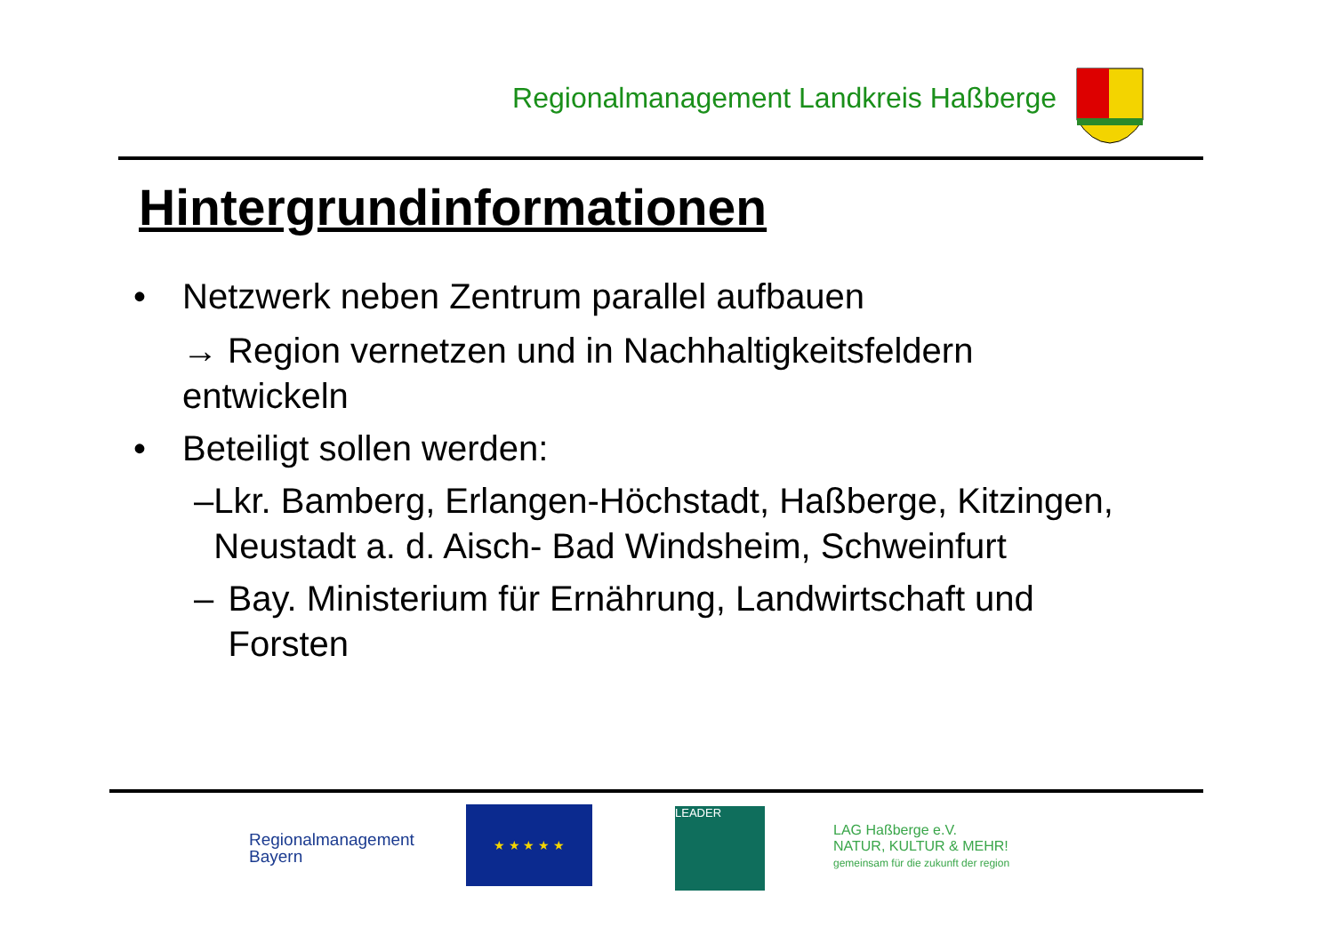Regionalmanagement Landkreis Haßberge
Hintergrundinformationen
• Netzwerk neben Zentrum parallel aufbauen
→ Region vernetzen und in Nachhaltigkeitsfeldern entwickeln
• Beteiligt sollen werden:
– Lkr. Bamberg, Erlangen-Höchstadt, Haßberge, Kitzingen, Neustadt a. d. Aisch- Bad Windsheim, Schweinfurt
– Bay. Ministerium für Ernährung, Landwirtschaft und Forsten
Regionalmanagement
Bayern
★ ★ ★ ★ ★ LEADER
LAG Haßberge e.V.
NATUR, KULTUR & MEHR!
gemeinsam für die zukunft der region